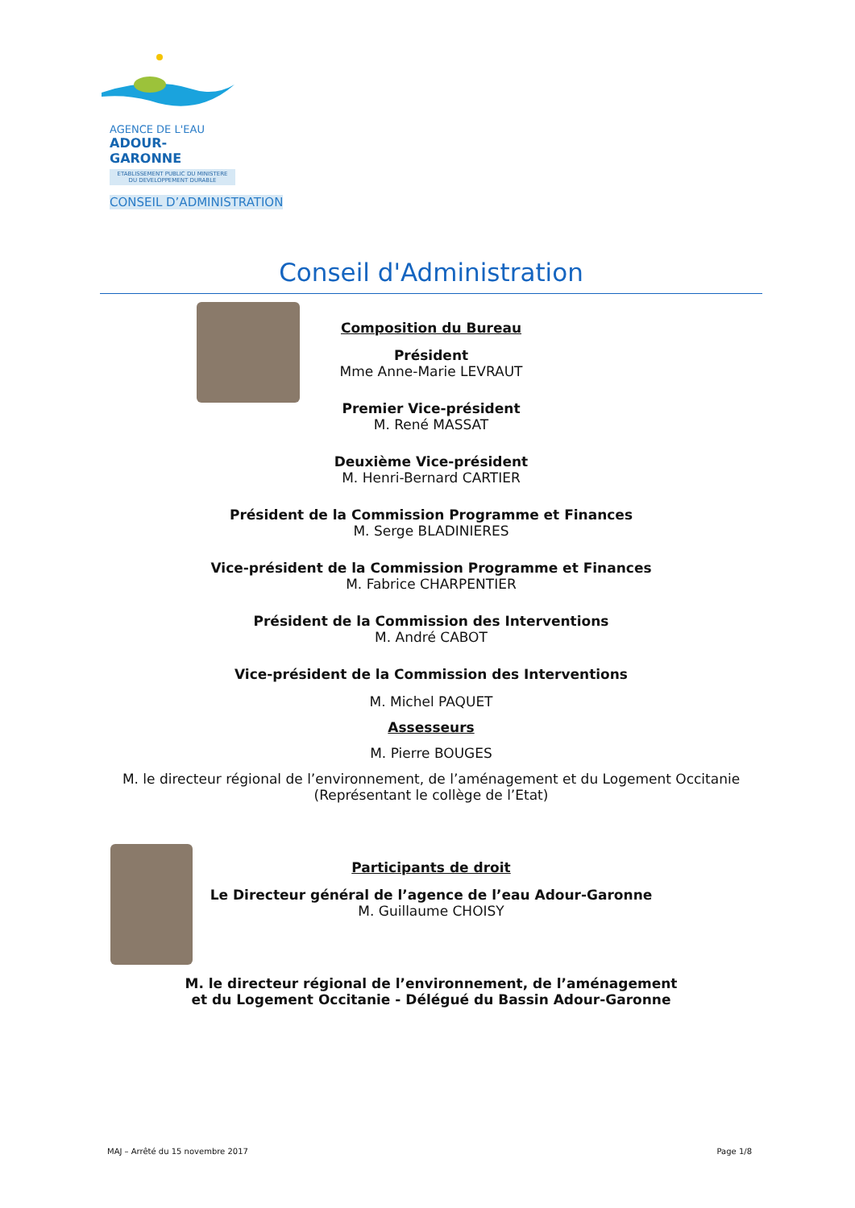AGENCE DE L'EAU
ADOUR-GARONNE
ETABLISSEMENT PUBLIC DU MINISTERE
DU DEVELOPPEMENT DURABLE
CONSEIL D’ADMINISTRATION
Conseil d'Administration
Composition du Bureau
Président
Mme Anne-Marie LEVRAUT
Premier Vice-président
M. René MASSAT
Deuxième Vice-président
M. Henri-Bernard CARTIER
Président de la Commission Programme et Finances
M. Serge BLADINIERES
Vice-président de la Commission Programme et Finances
M. Fabrice CHARPENTIER
Président de la Commission des Interventions
M. André CABOT
Vice-président de la Commission des Interventions
M. Michel PAQUET
Assesseurs
M. Pierre BOUGES
M. le directeur régional de l’environnement, de l’aménagement et du Logement Occitanie
(Représentant le collège de l’Etat)
Participants de droit
Le Directeur général de l’agence de l’eau Adour-Garonne
M. Guillaume CHOISY
M. le directeur régional de l’environnement, de l’aménagement
et du Logement Occitanie - Délégué du Bassin Adour-Garonne
MAJ – Arrêté du 15 novembre 2017 Page 1/8